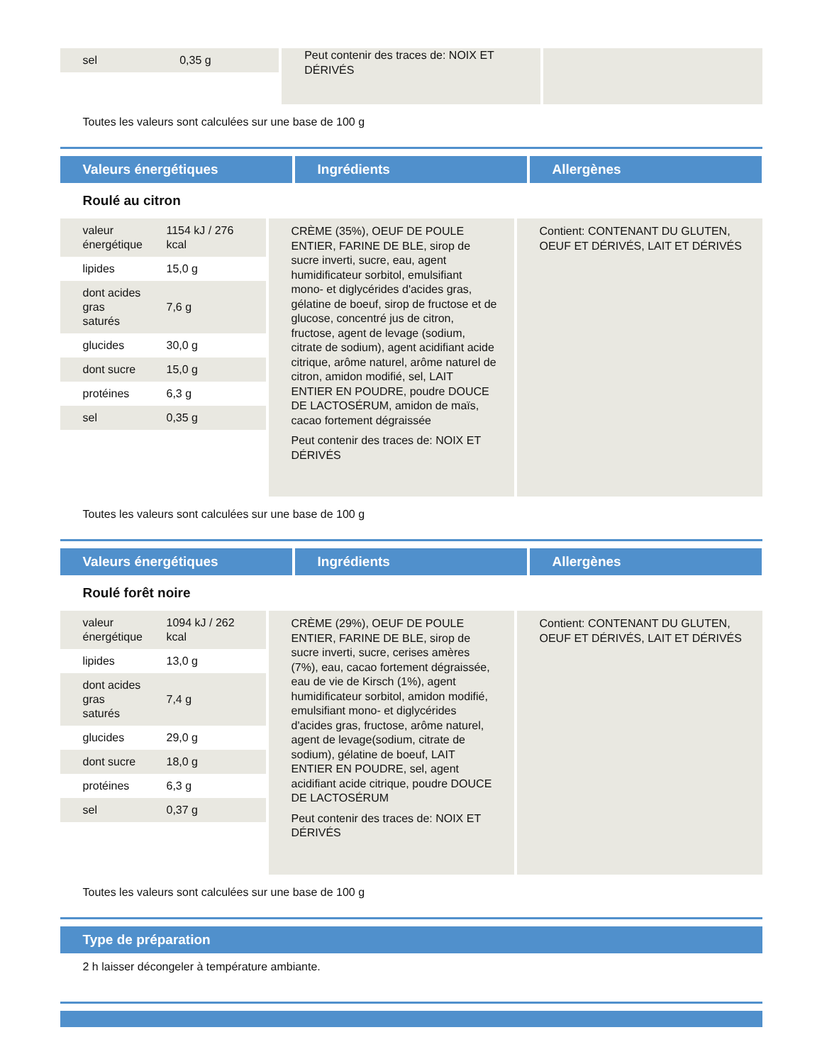| sel | 0,35 g |
Peut contenir des traces de: NOIX ET DÉRIVÉS
Toutes les valeurs sont calculées sur une base de 100 g
Valeurs énergétiques Ingrédients Allergènes
Roulé au citron
| valeur énergétique | 1154 kJ / 276 kcal |
| lipides | 15,0 g |
| dont acides gras saturés | 7,6 g |
| glucides | 30,0 g |
| dont sucre | 15,0 g |
| protéines | 6,3 g |
| sel | 0,35 g |
CRÈME (35%), OEUF DE POULE ENTIER, FARINE DE BLE, sirop de sucre inverti, sucre, eau, agent humidificateur sorbitol, emulsifiant mono- et diglycérides d'acides gras, gélatine de boeuf, sirop de fructose et de glucose, concentré jus de citron, fructose, agent de levage (sodium, citrate de sodium), agent acidifiant acide citrique, arôme naturel, arôme naturel de citron, amidon modifié, sel, LAIT ENTIER EN POUDRE, poudre DOUCE DE LACTOSÉRUM, amidon de maïs, cacao fortement dégraissée
Peut contenir des traces de: NOIX ET DÉRIVÉS
Contient: CONTENANT DU GLUTEN, OEUF ET DÉRIVÉS, LAIT ET DÉRIVÉS
Toutes les valeurs sont calculées sur une base de 100 g
Valeurs énergétiques Ingrédients Allergènes
Roulé forêt noire
| valeur énergétique | 1094 kJ / 262 kcal |
| lipides | 13,0 g |
| dont acides gras saturés | 7,4 g |
| glucides | 29,0 g |
| dont sucre | 18,0 g |
| protéines | 6,3 g |
| sel | 0,37 g |
CRÈME (29%), OEUF DE POULE ENTIER, FARINE DE BLE, sirop de sucre inverti, sucre, cerises amères (7%), eau, cacao fortement dégraissée, eau de vie de Kirsch (1%), agent humidificateur sorbitol, amidon modifié, emulsifiant mono- et diglycérides d'acides gras, fructose, arôme naturel, agent de levage(sodium, citrate de sodium), gélatine de boeuf, LAIT ENTIER EN POUDRE, sel, agent acidifiant acide citrique, poudre DOUCE DE LACTOSÉRUM
Peut contenir des traces de: NOIX ET DÉRIVÉS
Contient: CONTENANT DU GLUTEN, OEUF ET DÉRIVÉS, LAIT ET DÉRIVÉS
Toutes les valeurs sont calculées sur une base de 100 g
Type de préparation
2 h laisser décongeler à température ambiante.